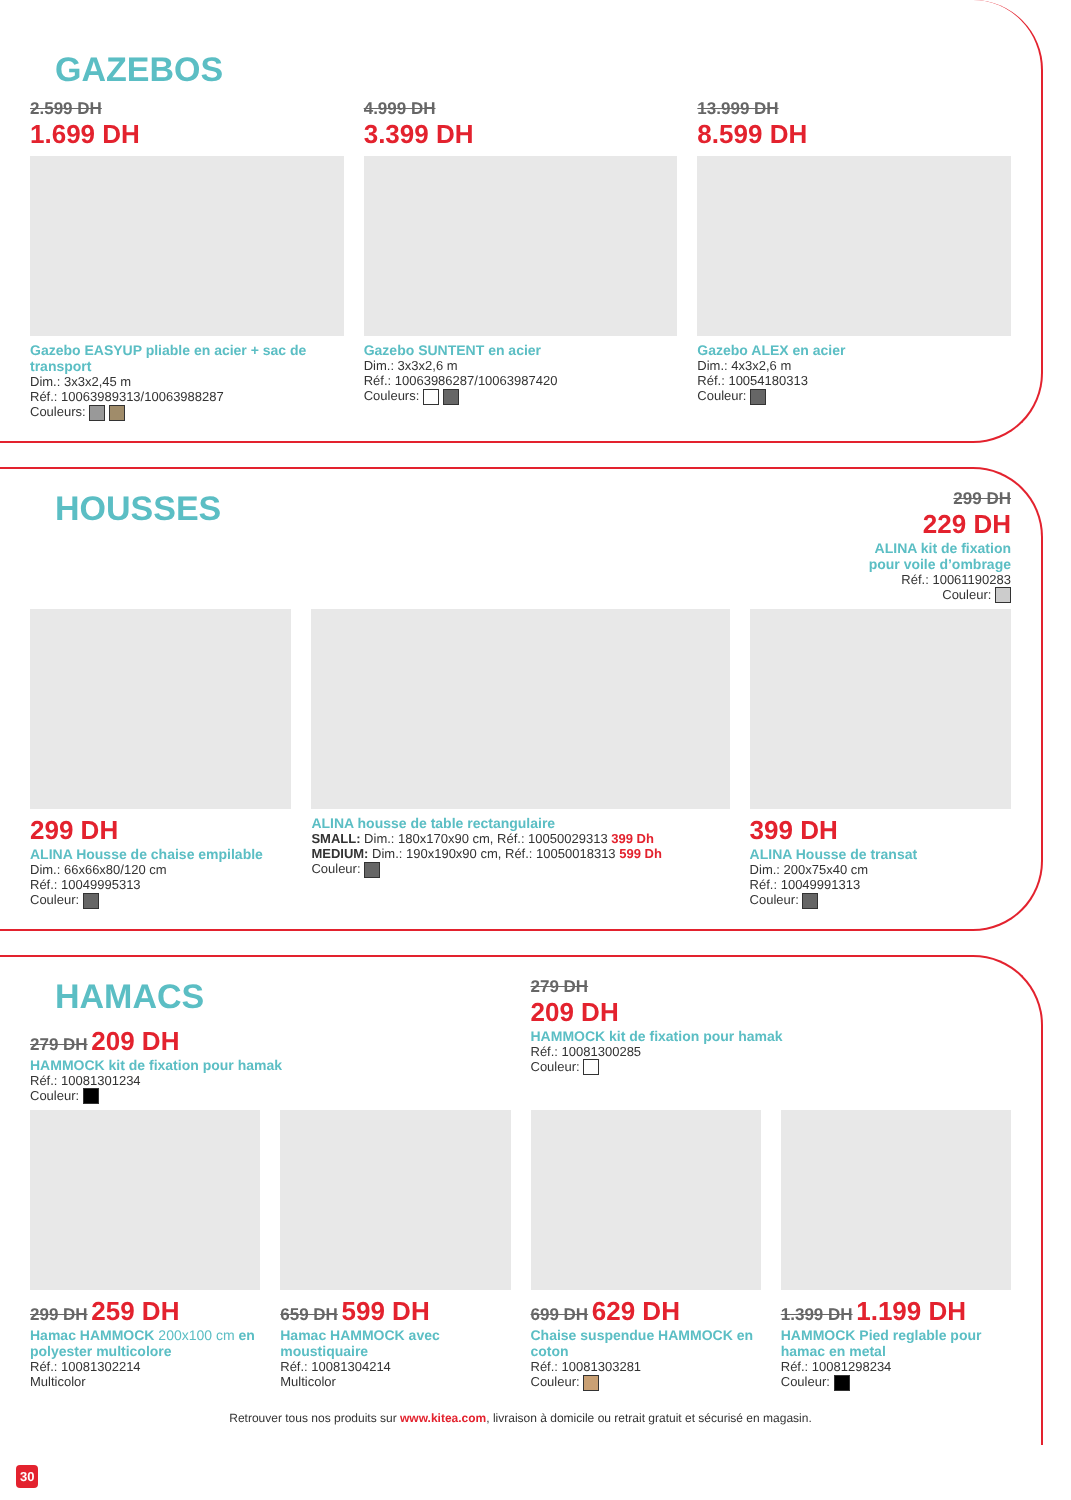GAZEBOS
2.599 DH
1.699 DH
Gazebo EASYUP pliable en acier + sac de transport
Dim.: 3x3x2,45 m
Réf.: 10063989313/10063988287
Couleurs:
4.999 DH
3.399 DH
Gazebo SUNTENT en acier
Dim.: 3x3x2,6 m
Réf.: 10063986287/10063987420
Couleurs:
13.999 DH
8.599 DH
Gazebo ALEX en acier
Dim.: 4x3x2,6 m
Réf.: 10054180313
Couleur:
HOUSSES
299 DH
229 DH
ALINA kit de fixation
pour voile d’ombrage
Réf.: 10061190283
Couleur:
299 DH
ALINA Housse de chaise empilable
Dim.: 66x66x80/120 cm
Réf.: 10049995313
Couleur:
ALINA housse de table rectangulaire
SMALL: Dim.: 180x170x90 cm, Réf.: 10050029313 399 Dh
MEDIUM: Dim.: 190x190x90 cm, Réf.: 10050018313 599 Dh
Couleur:
399 DH
ALINA Housse de transat
Dim.: 200x75x40 cm
Réf.: 10049991313
Couleur:
HAMACS
279 DH 209 DH
HAMMOCK kit de fixation pour hamak
Réf.: 10081301234
Couleur:
279 DH
209 DH
HAMMOCK kit de fixation pour hamak
Réf.: 10081300285
Couleur:
299 DH 259 DH
Hamac HAMMOCK 200x100 cm en polyester multicolore
Réf.: 10081302214
Multicolor
659 DH 599 DH
Hamac HAMMOCK avec moustiquaire
Réf.: 10081304214
Multicolor
699 DH 629 DH
Chaise suspendue HAMMOCK en coton
Réf.: 10081303281
Couleur:
1.399 DH 1.199 DH
HAMMOCK Pied reglable pour hamac en metal
Réf.: 10081298234
Couleur:
Retrouver tous nos produits sur www.kitea.com, livraison à domicile ou retrait gratuit et sécurisé en magasin.
30